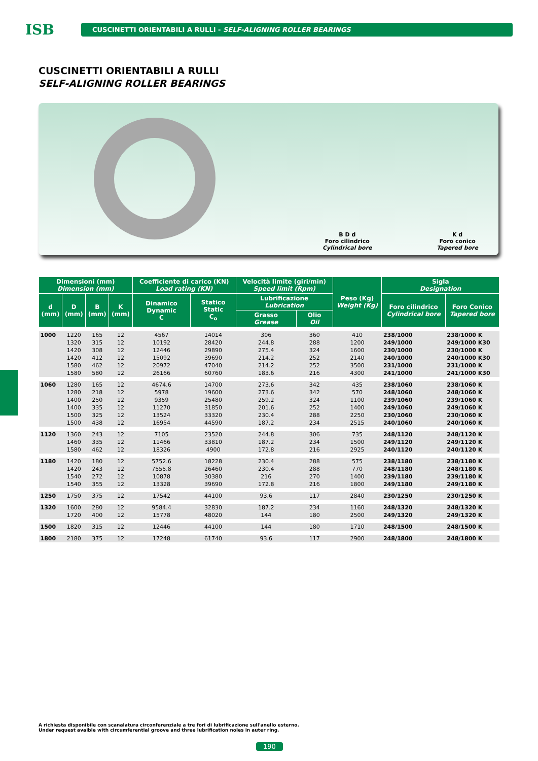ISB
CUSCINETTI ORIENTABILI A RULLI - SELF-ALIGNING ROLLER BEARINGS
CUSCINETTI ORIENTABILI A RULLI
SELF-ALIGNING ROLLER BEARINGS
B D d
Foro cilindrico
Cylindrical bore
K d
Foro conico
Tapered bore
| Dimensioni (mm) Dimension (mm) | | | | Coefficiente di carico (KN) Load rating (KN) | | Velocità limite (giri/min) Speed limit (Rpm) | | Peso (Kg) Weight (Kg) | Sigla Designation | |
| --- | --- | --- | --- | --- | --- | --- | --- | --- | --- | --- |
| d (mm) | D (mm) | B (mm) | K (mm) | Dinamico Dynamic C | Statico Static C<sub>o</sub> | Lubrificazione Lubrication | | | Foro cilindrico Cylindrical bore | Foro Conico Tapered bore |
| | | | | | | Grasso Grease | Olio Oil | | | |
| 1000 | 1220 | 165 | 12 | 4567 | 14014 | 306 | 360 | 410 | 238/1000 | 238/1000 K |
| | 1320 | 315 | 12 | 10192 | 28420 | 244.8 | 288 | 1200 | 249/1000 | 249/1000 K30 |
| | 1420 | 308 | 12 | 12446 | 29890 | 275.4 | 324 | 1600 | 230/1000 | 230/1000 K |
| | 1420 | 412 | 12 | 15092 | 39690 | 214.2 | 252 | 2140 | 240/1000 | 240/1000 K30 |
| | 1580 | 462 | 12 | 20972 | 47040 | 214.2 | 252 | 3500 | 231/1000 | 231/1000 K |
| | 1580 | 580 | 12 | 26166 | 60760 | 183.6 | 216 | 4300 | 241/1000 | 241/1000 K30 |
| 1060 | 1280 | 165 | 12 | 4674.6 | 14700 | 273.6 | 342 | 435 | 238/1060 | 238/1060 K |
| | 1280 | 218 | 12 | 5978 | 19600 | 273.6 | 342 | 570 | 248/1060 | 248/1060 K |
| | 1400 | 250 | 12 | 9359 | 25480 | 259.2 | 324 | 1100 | 239/1060 | 239/1060 K |
| | 1400 | 335 | 12 | 11270 | 31850 | 201.6 | 252 | 1400 | 249/1060 | 249/1060 K |
| | 1500 | 325 | 12 | 13524 | 33320 | 230.4 | 288 | 2250 | 230/1060 | 230/1060 K |
| | 1500 | 438 | 12 | 16954 | 44590 | 187.2 | 234 | 2515 | 240/1060 | 240/1060 K |
| 1120 | 1360 | 243 | 12 | 7105 | 23520 | 244.8 | 306 | 735 | 248/1120 | 248/1120 K |
| | 1460 | 335 | 12 | 11466 | 33810 | 187.2 | 234 | 1500 | 249/1120 | 249/1120 K |
| | 1580 | 462 | 12 | 18326 | 4900 | 172.8 | 216 | 2925 | 240/1120 | 240/1120 K |
| 1180 | 1420 | 180 | 12 | 5752.6 | 18228 | 230.4 | 288 | 575 | 238/1180 | 238/1180 K |
| | 1420 | 243 | 12 | 7555.8 | 26460 | 230.4 | 288 | 770 | 248/1180 | 248/1180 K |
| | 1540 | 272 | 12 | 10878 | 30380 | 216 | 270 | 1400 | 239/1180 | 239/1180 K |
| | 1540 | 355 | 12 | 13328 | 39690 | 172.8 | 216 | 1800 | 249/1180 | 249/1180 K |
| 1250 | 1750 | 375 | 12 | 17542 | 44100 | 93.6 | 117 | 2840 | 230/1250 | 230/1250 K |
| 1320 | 1600 | 280 | 12 | 9584.4 | 32830 | 187.2 | 234 | 1160 | 248/1320 | 248/1320 K |
| | 1720 | 400 | 12 | 15778 | 48020 | 144 | 180 | 2500 | 249/1320 | 249/1320 K |
| 1500 | 1820 | 315 | 12 | 12446 | 44100 | 144 | 180 | 1710 | 248/1500 | 248/1500 K |
| 1800 | 2180 | 375 | 12 | 17248 | 61740 | 93.6 | 117 | 2900 | 248/1800 | 248/1800 K |
A richiesta disponibile con scanalatura circonferenziale a tre fori di lubrificazione sull'anello esterno.
Under request avaible with circumferential groove and three lubrification noles in auter ring.
190